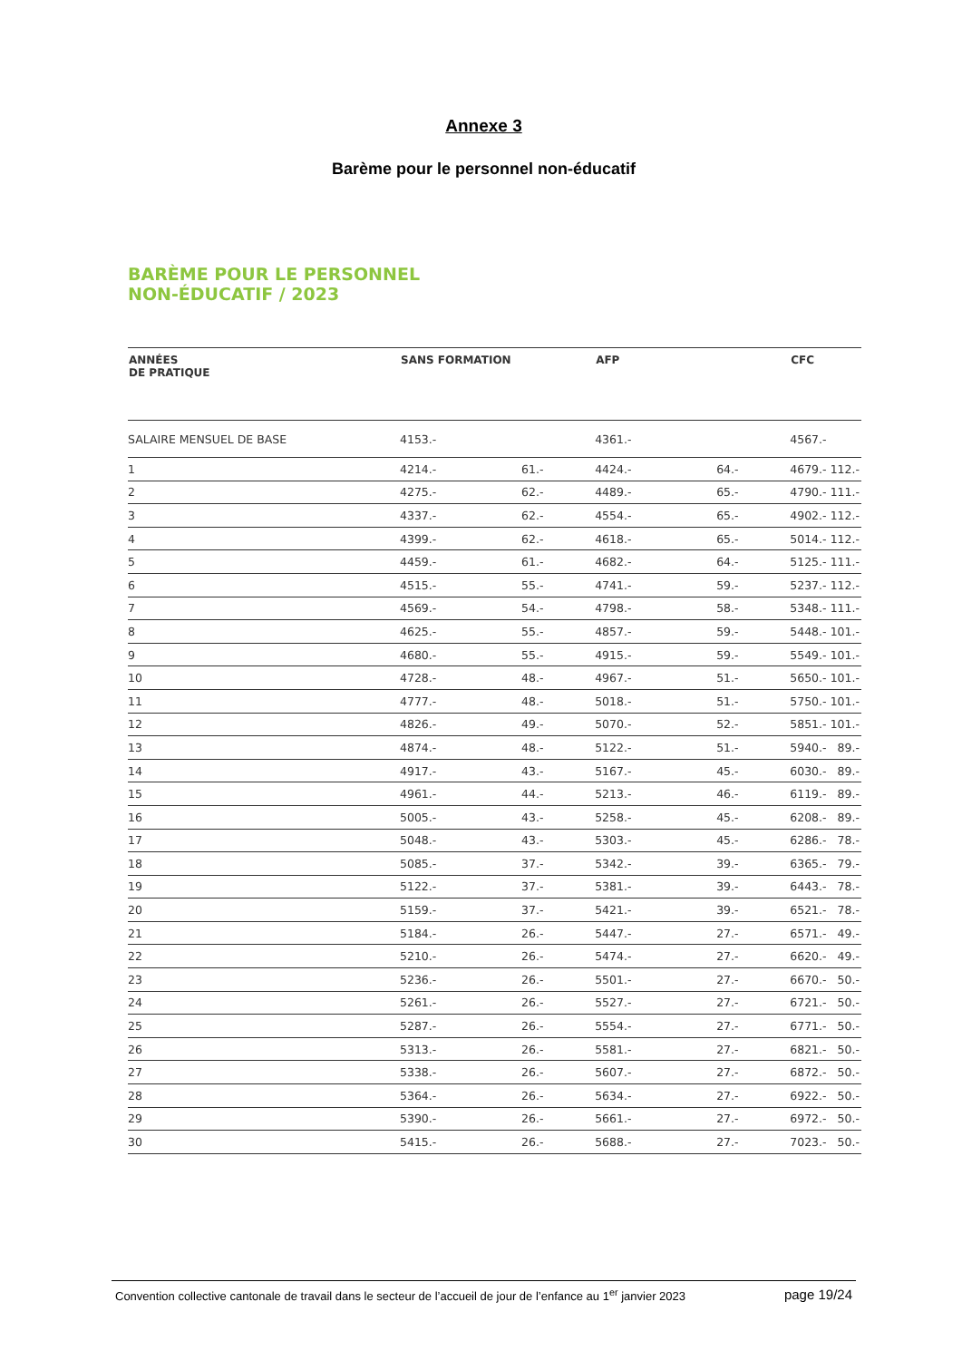Annexe 3
Barème pour le personnel non-éducatif
BARÈME POUR LE PERSONNEL
NON-ÉDUCATIF / 2023
| ANNÉES DE PRATIQUE | SANS FORMATION | | AFP | | CFC | |
| --- | --- | --- | --- | --- | --- | --- |
| SALAIRE MENSUEL DE BASE | 4153.- | | 4361.- | | 4567.- | |
| 1 | 4214.- | 61.- | 4424.- | 64.- | 4679.- | 112.- |
| 2 | 4275.- | 62.- | 4489.- | 65.- | 4790.- | 111.- |
| 3 | 4337.- | 62.- | 4554.- | 65.- | 4902.- | 112.- |
| 4 | 4399.- | 62.- | 4618.- | 65.- | 5014.- | 112.- |
| 5 | 4459.- | 61.- | 4682.- | 64.- | 5125.- | 111.- |
| 6 | 4515.- | 55.- | 4741.- | 59.- | 5237.- | 112.- |
| 7 | 4569.- | 54.- | 4798.- | 58.- | 5348.- | 111.- |
| 8 | 4625.- | 55.- | 4857.- | 59.- | 5448.- | 101.- |
| 9 | 4680.- | 55.- | 4915.- | 59.- | 5549.- | 101.- |
| 10 | 4728.- | 48.- | 4967.- | 51.- | 5650.- | 101.- |
| 11 | 4777.- | 48.- | 5018.- | 51.- | 5750.- | 101.- |
| 12 | 4826.- | 49.- | 5070.- | 52.- | 5851.- | 101.- |
| 13 | 4874.- | 48.- | 5122.- | 51.- | 5940.- | 89.- |
| 14 | 4917.- | 43.- | 5167.- | 45.- | 6030.- | 89.- |
| 15 | 4961.- | 44.- | 5213.- | 46.- | 6119.- | 89.- |
| 16 | 5005.- | 43.- | 5258.- | 45.- | 6208.- | 89.- |
| 17 | 5048.- | 43.- | 5303.- | 45.- | 6286.- | 78.- |
| 18 | 5085.- | 37.- | 5342.- | 39.- | 6365.- | 79.- |
| 19 | 5122.- | 37.- | 5381.- | 39.- | 6443.- | 78.- |
| 20 | 5159.- | 37.- | 5421.- | 39.- | 6521.- | 78.- |
| 21 | 5184.- | 26.- | 5447.- | 27.- | 6571.- | 49.- |
| 22 | 5210.- | 26.- | 5474.- | 27.- | 6620.- | 49.- |
| 23 | 5236.- | 26.- | 5501.- | 27.- | 6670.- | 50.- |
| 24 | 5261.- | 26.- | 5527.- | 27.- | 6721.- | 50.- |
| 25 | 5287.- | 26.- | 5554.- | 27.- | 6771.- | 50.- |
| 26 | 5313.- | 26.- | 5581.- | 27.- | 6821.- | 50.- |
| 27 | 5338.- | 26.- | 5607.- | 27.- | 6872.- | 50.- |
| 28 | 5364.- | 26.- | 5634.- | 27.- | 6922.- | 50.- |
| 29 | 5390.- | 26.- | 5661.- | 27.- | 6972.- | 50.- |
| 30 | 5415.- | 26.- | 5688.- | 27.- | 7023.- | 50.- |
Convention collective cantonale de travail dans le secteur de l’accueil de jour de l’enfance au 1<sup>er</sup> janvier 2023 page 19/24